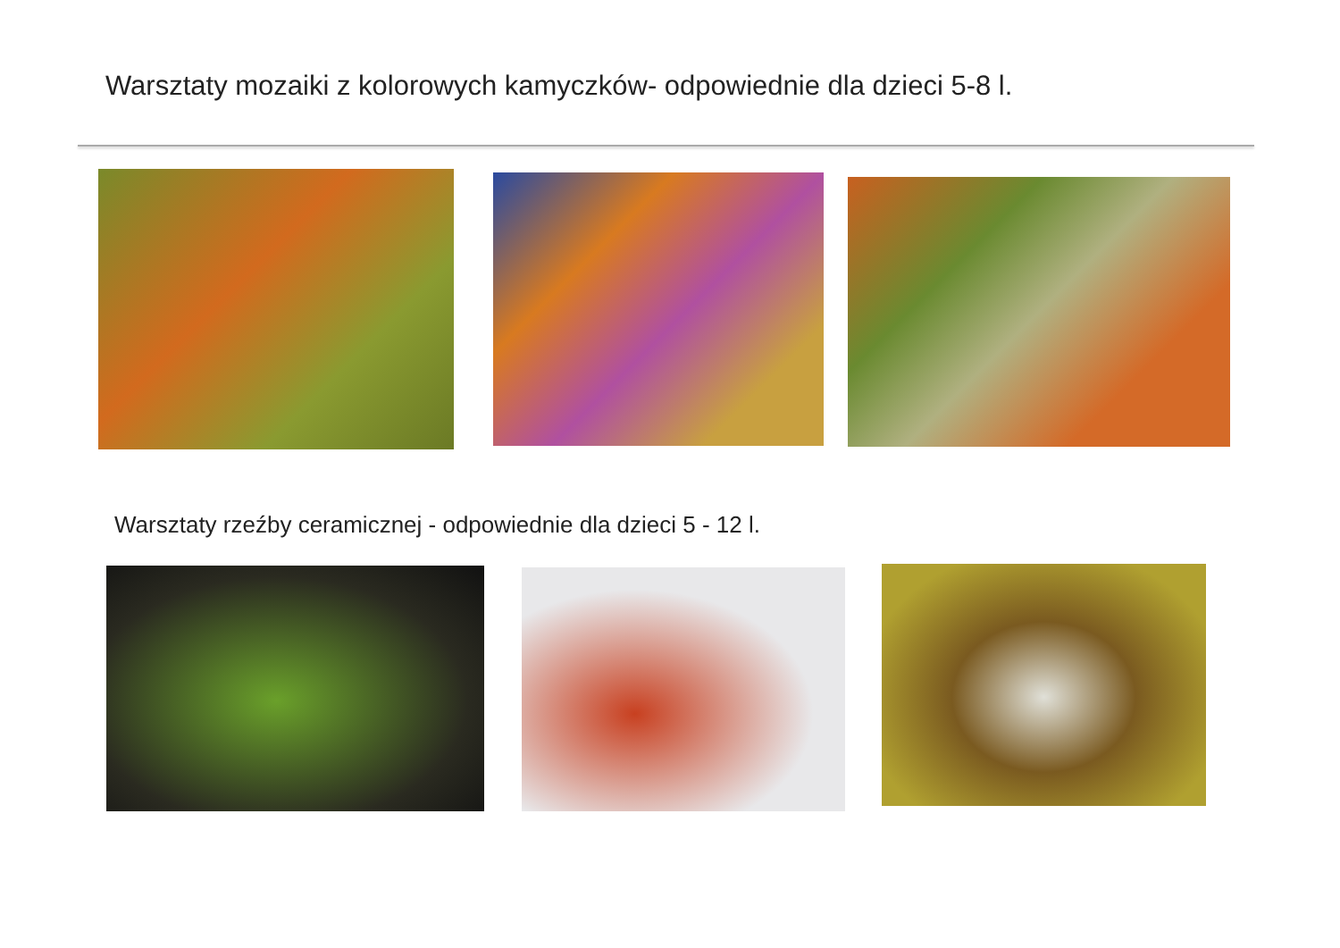Warsztaty mozaiki z kolorowych kamyczków- odpowiednie dla dzieci 5-8 l.
Warsztaty rzeźby ceramicznej - odpowiednie dla dzieci 5 - 12 l.